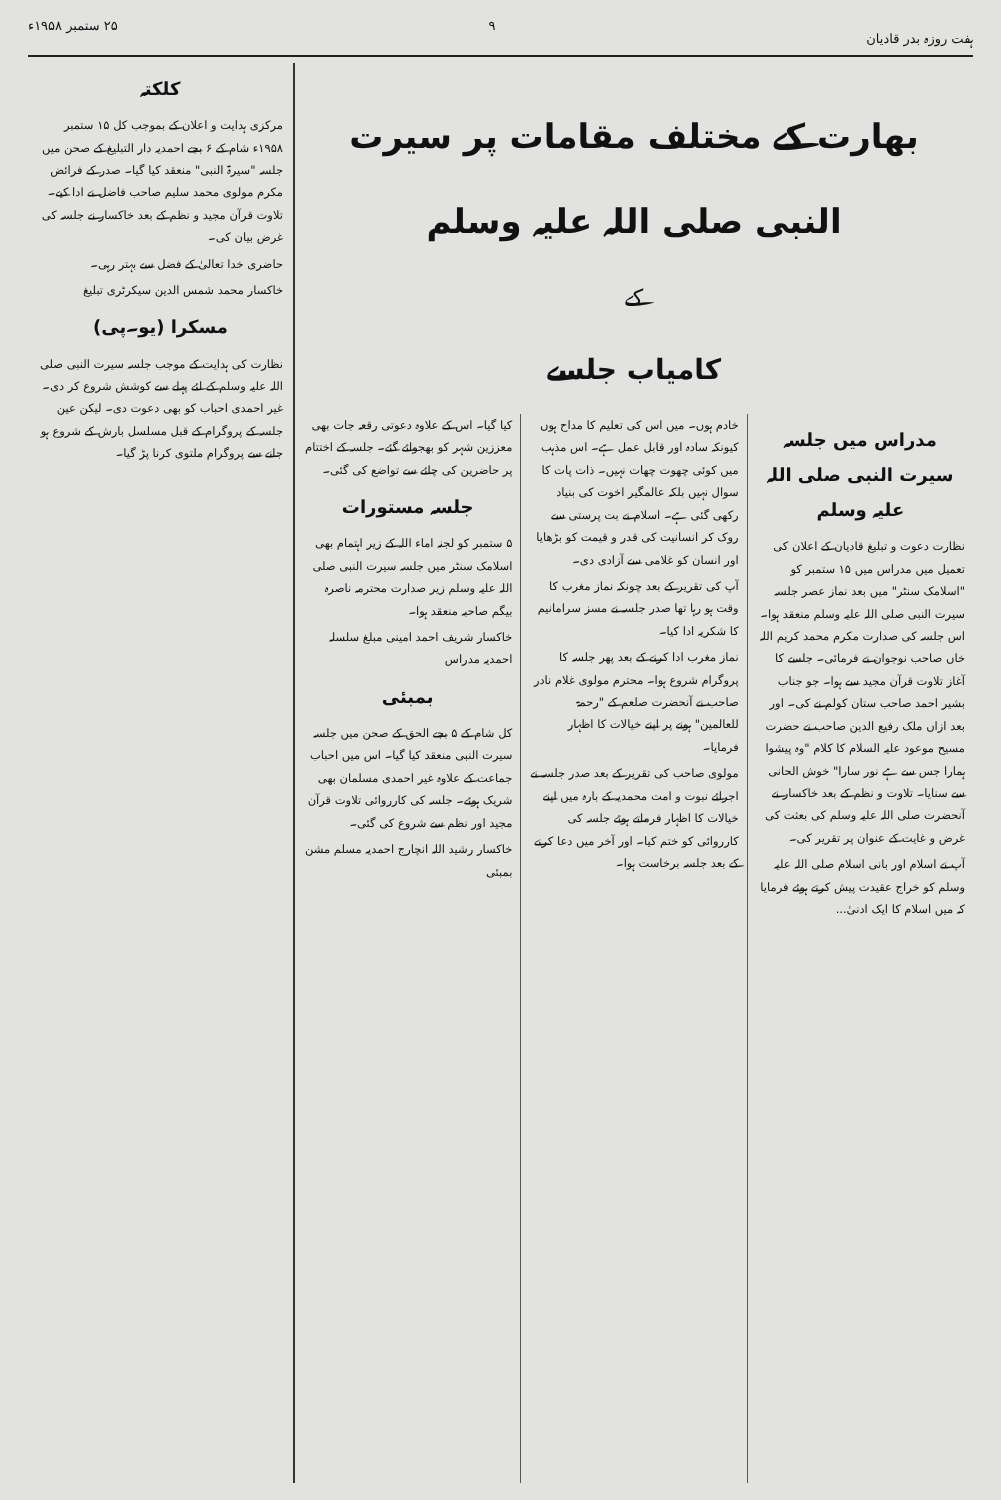ہفت روزہ بدر قادیان ۹ ۲۵ ستمبر ۱۹۵۸ء
بھارت کے مختلف مقامات پر سیرت النبی صلی اللہ علیہ وسلم
کے
کامیاب جلسے
مدراس میں جلسہ سیرت النبی صلی اللہ علیہ وسلم
نظارت دعوت و تبلیغ قادیان کے اعلان کی تعمیل میں مدراس میں ۱۵ ستمبر کو "اسلامک سنٹر" میں بعد نماز عصر جلسہ سیرت النبی صلی اللہ علیہ وسلم منعقد ہوا۔ اس جلسہ کی صدارت مکرم محمد کریم اللہ خاں صاحب نوجوان نے فرمائی۔ جلسے کا آغاز تلاوت قرآن مجید سے ہوا۔ جو جناب بشیر احمد صاحب ستان کولم نے کی۔ اور بعد ازاں ملک رفیع الدین صاحب نے حضرت مسیح موعود علیہ السلام کا کلام "وہ پیشوا ہمارا جس سے ہے نور سارا" خوش الحانی سے سنایا۔ تلاوت و نظم کے بعد خاکسار نے آنحضرت صلی اللہ علیہ وسلم کی بعثت کی غرض و غایت کے عنوان پر تقریر کی۔
آپ نے اسلام اور بانی اسلام صلی اللہ علیہ وسلم کو خراج عقیدت پیش کرتے ہوئے فرمایا کہ میں اسلام کا ایک ادنیٰ...
خادم ہوں۔ میں اس کی تعلیم کا مداح ہوں کیونکہ سادہ اور قابل عمل ہے۔ اس مذہب میں کوئی چھوت چھات نہیں۔ ذات پات کا سوال نہیں بلکہ عالمگیر اخوت کی بنیاد رکھی گئی ہے۔ اسلام نے بت پرستی سے روک کر انسانیت کی قدر و قیمت کو بڑھایا اور انسان کو غلامی سے آزادی دی۔
آپ کی تقریر کے بعد چونکہ نماز مغرب کا وقت ہو رہا تھا صدر جلسہ نے مسز سرامانیم کا شکریہ ادا کیا۔
نماز مغرب ادا کرنے کے بعد پھر جلسہ کا پروگرام شروع ہوا۔ محترم مولوی غلام نادر صاحب نے آنحضرت صلعم کے "رحمۃ للعالمین" ہونے پر اپنے خیالات کا اظہار فرمایا۔
مولوی صاحب کی تقریر کے بعد صدر جلسہ نے اجرائے نبوت و امت محمدیہ کے بارہ میں اپنے خیالات کا اظہار فرماتے ہوئے جلسہ کی کارروائی کو ختم کیا۔ اور آخر میں دعا کرنے کے بعد جلسہ برخاست ہوا۔
کیا گیا۔ اس کے علاوہ دعوتی رقعہ جات بھی معززین شہر کو بھجوائے گئے۔ جلسہ کے اختتام پر حاضرین کی چائے سے تواضع کی گئی۔
جلسہ مستورات
۵ ستمبر کو لجنہ اماء اللہ کے زیر اہتمام بھی اسلامک سنٹر میں جلسہ سیرت النبی صلی اللہ علیہ وسلم زیر صدارت محترمہ ناصرہ بیگم صاحبہ منعقد ہوا۔
خاکسار شریف احمد امینی مبلغ سلسلہ احمدیہ مدراس
بمبئی
کل شام کے ۵ بجے الحق کے صحن میں جلسہ سیرت النبی منعقد کیا گیا۔ اس میں احباب جماعت کے علاوہ غیر احمدی مسلمان بھی شریک ہوئے۔ جلسہ کی کارروائی تلاوت قرآن مجید اور نظم سے شروع کی گئی۔
خاکسار رشید اللہ انچارج احمدیہ مسلم مشن بمبئی
کلکتہ
مرکزی ہدایت و اعلان کے بموجب کل ۱۵ ستمبر ۱۹۵۸ء شام کے ۶ بجے احمدیہ دار التبلیغ کے صحن میں جلسہ "سیرۃ النبی" منعقد کیا گیا۔ صدر کے فرائض مکرم مولوی محمد سلیم صاحب فاضل نے ادا کیے۔ تلاوت قرآن مجید و نظم کے بعد خاکسار نے جلسہ کی غرض بیان کی۔
حاضری خدا تعالیٰ کے فضل سے بہتر رہی۔
خاکسار محمد شمس الدین سیکرٹری تبلیغ
مسکرا (یو۔پی)
نظارت کی ہدایت کے موجب جلسہ سیرت النبی صلی اللہ علیہ وسلم کے لئے پہلے سے کوشش شروع کر دی۔ غیر احمدی احباب کو بھی دعوت دی۔ لیکن عین جلسہ کے پروگرام کے قبل مسلسل بارش کے شروع ہو جانے سے پروگرام ملتوی کرنا پڑ گیا۔